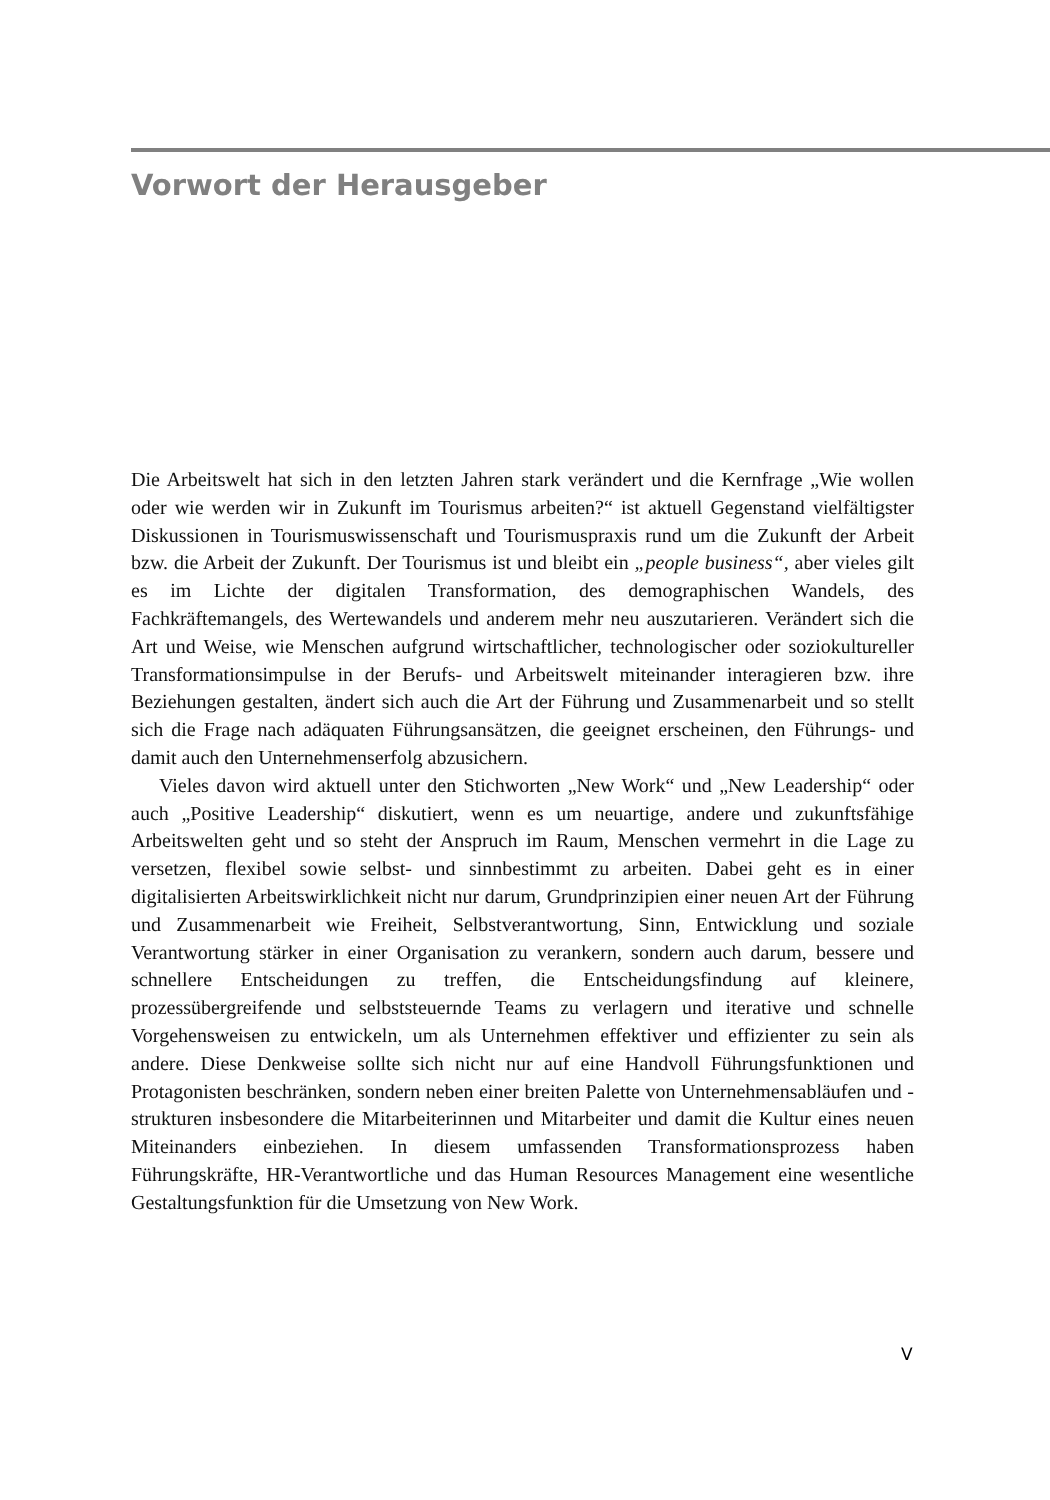Vorwort der Herausgeber
Die Arbeitswelt hat sich in den letzten Jahren stark verändert und die Kernfrage „Wie wollen oder wie werden wir in Zukunft im Tourismus arbeiten?“ ist aktuell Gegenstand vielfältigster Diskussionen in Tourismuswissenschaft und Tourismuspraxis rund um die Zukunft der Arbeit bzw. die Arbeit der Zukunft. Der Tourismus ist und bleibt ein „people business“, aber vieles gilt es im Lichte der digitalen Transformation, des demographischen Wandels, des Fachkräftemangels, des Wertewandels und anderem mehr neu auszutarieren. Verändert sich die Art und Weise, wie Menschen aufgrund wirtschaftlicher, technologischer oder soziokultureller Transformationsimpulse in der Berufs- und Arbeitswelt miteinander interagieren bzw. ihre Beziehungen gestalten, ändert sich auch die Art der Führung und Zusammenarbeit und so stellt sich die Frage nach adäquaten Führungsansätzen, die geeignet erscheinen, den Führungs- und damit auch den Unternehmenserfolg abzusichern.
Vieles davon wird aktuell unter den Stichworten „New Work“ und „New Leadership“ oder auch „Positive Leadership“ diskutiert, wenn es um neuartige, andere und zukunftsfähige Arbeitswelten geht und so steht der Anspruch im Raum, Menschen vermehrt in die Lage zu versetzen, flexibel sowie selbst- und sinnbestimmt zu arbeiten. Dabei geht es in einer digitalisierten Arbeitswirklichkeit nicht nur darum, Grundprinzipien einer neuen Art der Führung und Zusammenarbeit wie Freiheit, Selbstverantwortung, Sinn, Entwicklung und soziale Verantwortung stärker in einer Organisation zu verankern, sondern auch darum, bessere und schnellere Entscheidungen zu treffen, die Entscheidungsfindung auf kleinere, prozessübergreifende und selbststeuernde Teams zu verlagern und iterative und schnelle Vorgehensweisen zu entwickeln, um als Unternehmen effektiver und effizienter zu sein als andere. Diese Denkweise sollte sich nicht nur auf eine Handvoll Führungsfunktionen und Protagonisten beschränken, sondern neben einer breiten Palette von Unternehmensabläufen und -strukturen insbesondere die Mitarbeiterinnen und Mitarbeiter und damit die Kultur eines neuen Miteinanders einbeziehen. In diesem umfassenden Transformationsprozess haben Führungskräfte, HR-Verantwortliche und das Human Resources Management eine wesentliche Gestaltungsfunktion für die Umsetzung von New Work.
V